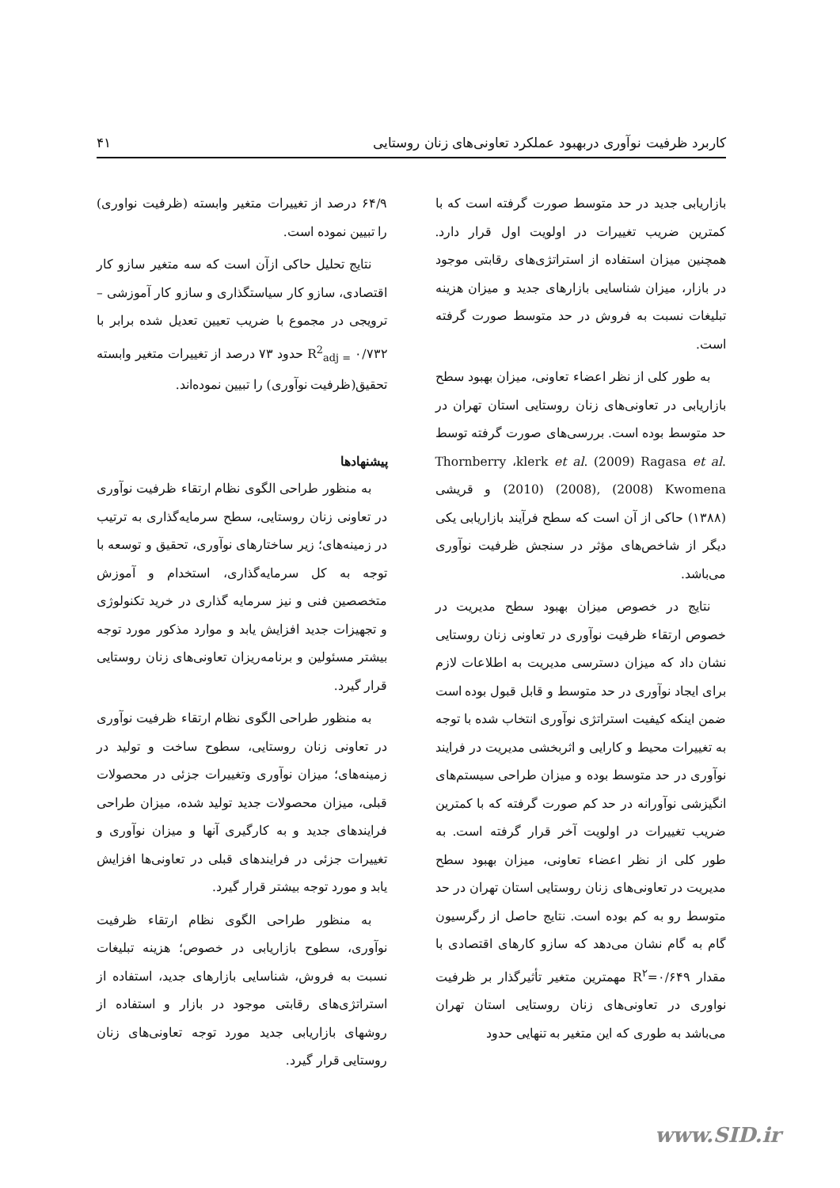کاربرد ظرفیت نوآوری دربهبود عملکرد تعاونی‌های زنان روستایی ۴۱
بازاریابی جدید در حد متوسط صورت گرفته است که با کمترین ضریب تغییرات در اولویت اول قرار دارد. همچنین میزان استفاده از استراتژی‌های رقابتی موجود در بازار، میزان شناسایی بازارهای جدید و میزان هزینه تبلیغات نسبت به فروش در حد متوسط صورت گرفته است.
به طور کلی از نظر اعضاء تعاونی، میزان بهبود سطح بازاریابی در تعاونی‌های زنان روستایی استان تهران در حد متوسط بوده است. بررسی‌های صورت گرفته توسط Thornberry ،klerk et al. (2009) Ragasa et al. (2010) (2008), (2008) Kwomena و قریشی (۱۳۸۸) حاکی از آن است که سطح فرآیند بازاریابی یکی دیگر از شاخص‌های مؤثر در سنجش ظرفیت نوآوری می‌باشد.
نتایج در خصوص میزان بهبود سطح مدیریت در خصوص ارتقاء ظرفیت نوآوری در تعاونی زنان روستایی نشان داد که میزان دسترسی مدیریت به اطلاعات لازم برای ایجاد نوآوری در حد متوسط و قابل قبول بوده است ضمن اینکه کیفیت استراتژی نوآوری انتخاب شده با توجه به تغییرات محیط و کارایی و اثربخشی مدیریت در فرایند نوآوری در حد متوسط بوده و میزان طراحی سیستم‌های انگیزشی نوآورانه در حد کم صورت گرفته که با کمترین ضریب تغییرات در اولویت آخر قرار گرفته است. به طور کلی از نظر اعضاء تعاونی، میزان بهبود سطح مدیریت در تعاونی‌های زنان روستایی استان تهران در حد متوسط رو به کم بوده است. نتایج حاصل از رگرسیون گام به گام نشان می‌دهد که سازو کارهای اقتصادی با مقدار R<sup>۲</sup>=۰/۶۴۹ مهمترین متغیر تأثیرگذار بر ظرفیت نواوری در تعاونی‌های زنان روستایی استان تهران می‌باشد به طوری که این متغیر به تنهایی حدود
۶۴/۹ درصد از تغییرات متغیر وابسته (ظرفیت نواوری) را تبیین نموده است.
نتایج تحلیل حاکی ازآن است که سه متغیر سازو کار اقتصادی، سازو کار سیاستگذاری و سازو کار آموزشی – ترویجی در مجموع با ضریب تعیین تعدیل شده برابر با R<sup>2</sup><sub>adj =</sub> ۰/۷۳۲ حدود ۷۳ درصد از تغییرات متغیر وابسته تحقیق(ظرفیت نوآوری) را تبیین نموده‌اند.
پیشنهادها
به منظور طراحی الگوی نظام ارتقاء ظرفیت نوآوری در تعاونی زنان روستایی، سطح سرمایه‌گذاری به ترتیب در زمینه‌های؛ زیر ساختارهای نوآوری، تحقیق و توسعه با توجه به کل سرمایه‌گذاری، استخدام و آموزش متخصصین فنی و نیز سرمایه گذاری در خرید تکنولوژی و تجهیزات جدید افزایش یابد و موارد مذکور مورد توجه بیشتر مسئولین و برنامه‌ریزان تعاونی‌های زنان روستایی قرار گیرد.
به منظور طراحی الگوی نظام ارتقاء ظرفیت نوآوری در تعاونی زنان روستایی، سطوح ساخت و تولید در زمینه‌های؛ میزان نوآوری وتغییرات جزئی در محصولات قبلی، میزان محصولات جدید تولید شده، میزان طراحی فرایندهای جدید و به کارگیری آنها و میزان نوآوری و تغییرات جزئی در فرایندهای قبلی در تعاونی‌ها افزایش یابد و مورد توجه بیشتر قرار گیرد.
به منظور طراحی الگوی نظام ارتقاء ظرفیت نوآوری، سطوح بازاریابی در خصوص؛ هزینه تبلیغات نسبت به فروش، شناسایی بازارهای جدید، استفاده از استراتژی‌های رقابتی موجود در بازار و استفاده از روشهای بازاریابی جدید مورد توجه تعاونی‌های زنان روستایی قرار گیرد.
www.SID.ir